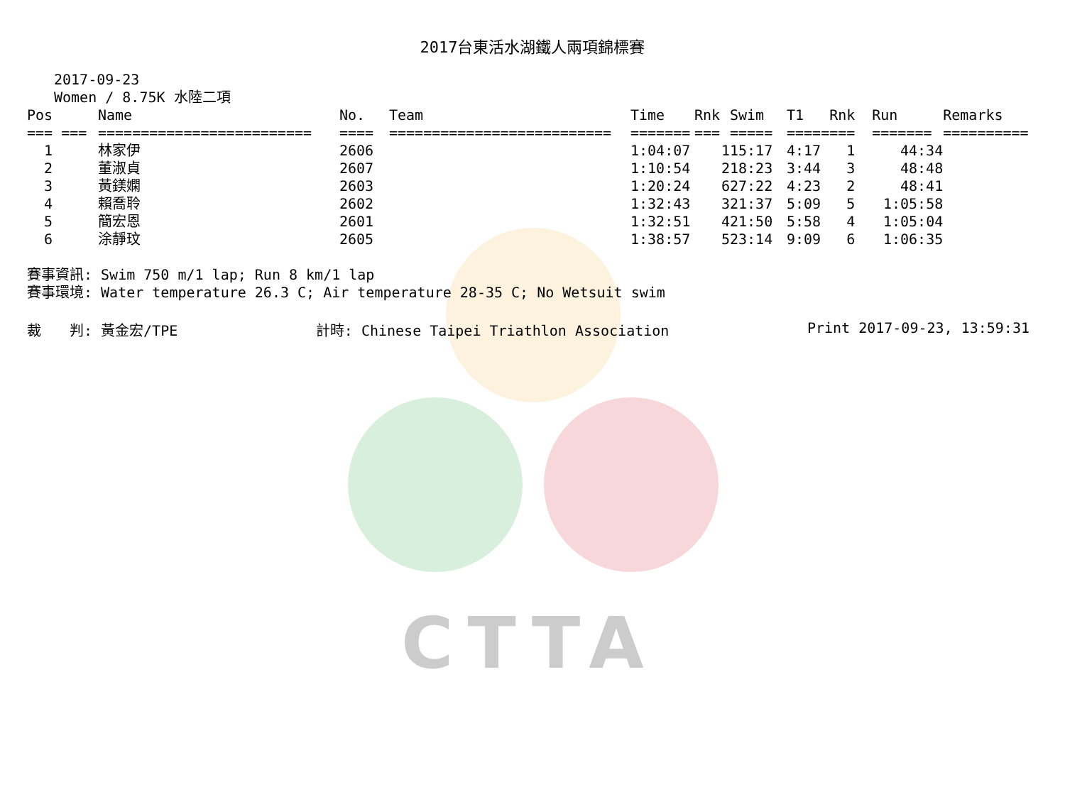CTTA
2017台東活水湖鐵人兩項錦標賽
2017-09-23
Women / 8.75K 水陸二項
| Pos | Name | No. | Team | Time | Rnk | Swim | T1 | Rnk | Run | Remarks |
| --- | --- | --- | --- | --- | --- | --- | --- | --- | --- | --- |
| === === | ========================= | ==== | ========================== | ======= | === | ===== | ===== | === | ======= | ========== |
| 1 | 林家伊 | 2606 | | 1:04:07 | 1 | 15:17 | 4:17 | 1 | 44:34 | |
| 2 | 董淑貞 | 2607 | | 1:10:54 | 2 | 18:23 | 3:44 | 3 | 48:48 | |
| 3 | 黃鎂嫻 | 2603 | | 1:20:24 | 6 | 27:22 | 4:23 | 2 | 48:41 | |
| 4 | 賴喬聆 | 2602 | | 1:32:43 | 3 | 21:37 | 5:09 | 5 | 1:05:58 | |
| 5 | 簡宏恩 | 2601 | | 1:32:51 | 4 | 21:50 | 5:58 | 4 | 1:05:04 | |
| 6 | 涂靜玟 | 2605 | | 1:38:57 | 5 | 23:14 | 9:09 | 6 | 1:06:35 | |
賽事資訊: Swim 750 m/1 lap; Run 8 km/1 lap
賽事環境: Water temperature 26.3 C; Air temperature 28-35 C; No Wetsuit swim
裁　　判: 黃金宏/TPE 計時: Chinese Taipei Triathlon Association Print 2017-09-23, 13:59:31